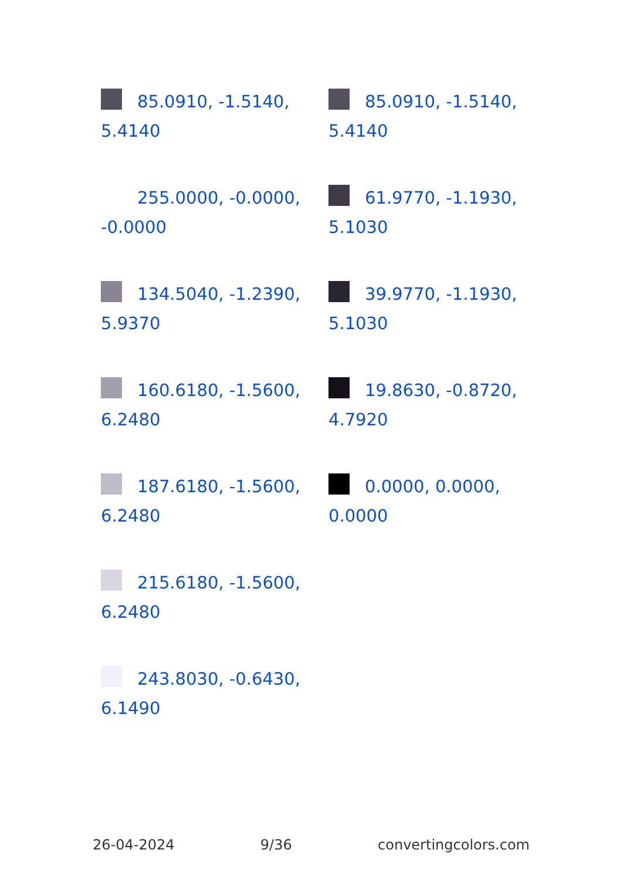85.0910, -1.5140, 5.4140
85.0910, -1.5140, 5.4140
255.0000, -0.0000, -0.0000
61.9770, -1.1930, 5.1030
134.5040, -1.2390, 5.9370
39.9770, -1.1930, 5.1030
160.6180, -1.5600, 6.2480
19.8630, -0.8720, 4.7920
187.6180, -1.5600, 6.2480
0.0000, 0.0000, 0.0000
215.6180, -1.5600, 6.2480
243.8030, -0.6430, 6.1490
26-04-2024 9/36 convertingcolors.com